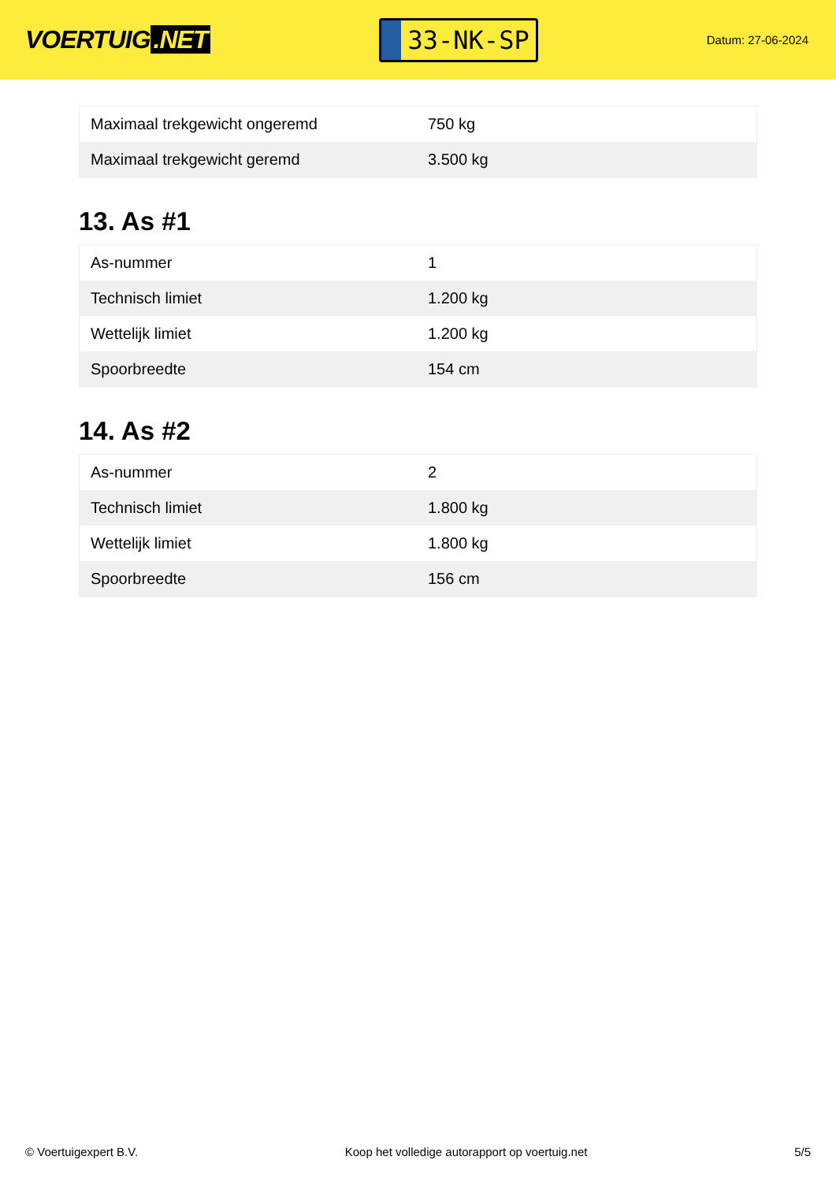VOERTUIG.NET
33-NK-SP
Datum: 27-06-2024
| Maximaal trekgewicht ongeremd | 750 kg |
| Maximaal trekgewicht geremd | 3.500 kg |
13. As #1
| As-nummer | 1 |
| Technisch limiet | 1.200 kg |
| Wettelijk limiet | 1.200 kg |
| Spoorbreedte | 154 cm |
14. As #2
| As-nummer | 2 |
| Technisch limiet | 1.800 kg |
| Wettelijk limiet | 1.800 kg |
| Spoorbreedte | 156 cm |
© Voertuigexpert B.V. Koop het volledige autorapport op voertuig.net 5/5